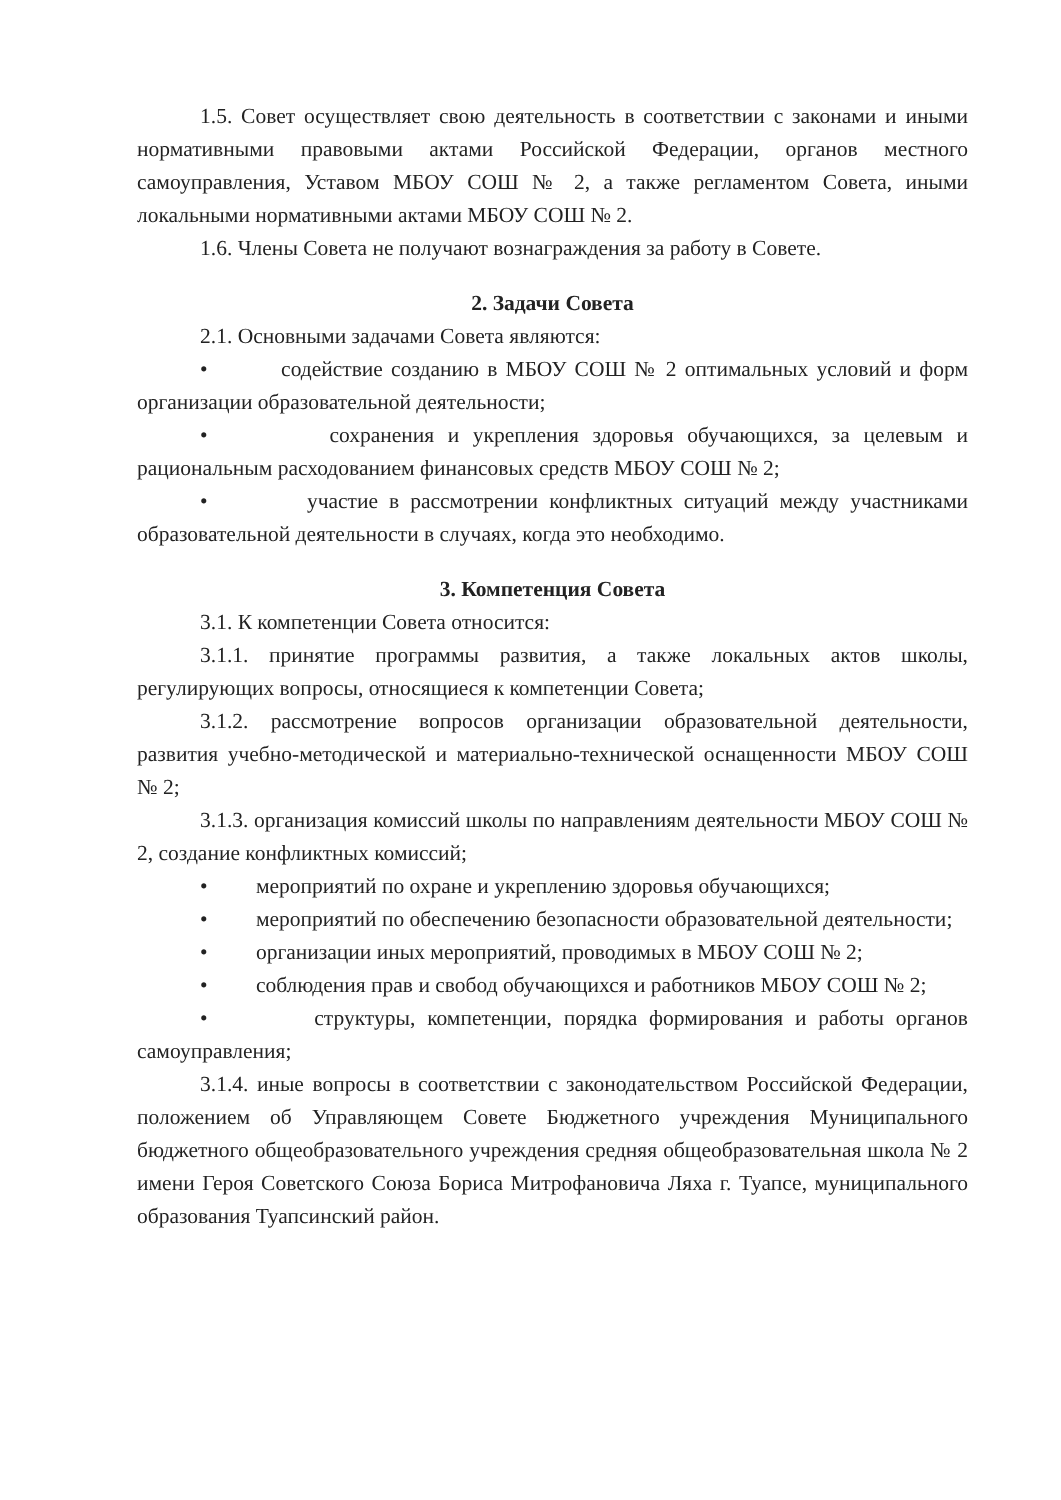1.5. Совет осуществляет свою деятельность в соответствии с законами и иными нормативными правовыми актами Российской Федерации, органов местного самоуправления, Уставом МБОУ СОШ № 2, а также регламентом Совета, иными локальными нормативными актами МБОУ СОШ № 2.
1.6. Члены Совета не получают вознаграждения за работу в Совете.
2. Задачи Совета
2.1. Основными задачами Совета являются:
• содействие созданию в МБОУ СОШ № 2 оптимальных условий и форм организации образовательной деятельности;
• сохранения и укрепления здоровья обучающихся, за целевым и рациональным расходованием финансовых средств МБОУ СОШ № 2;
• участие в рассмотрении конфликтных ситуаций между участниками образовательной деятельности в случаях, когда это необходимо.
3. Компетенция Совета
3.1. К компетенции Совета относится:
3.1.1. принятие программы развития, а также локальных актов школы, регулирующих вопросы, относящиеся к компетенции Совета;
3.1.2. рассмотрение вопросов организации образовательной деятельности, развития учебно-методической и материально-технической оснащенности МБОУ СОШ № 2;
3.1.3. организация комиссий школы по направлениям деятельности МБОУ СОШ № 2, создание конфликтных комиссий;
• мероприятий по охране и укреплению здоровья обучающихся;
• мероприятий по обеспечению безопасности образовательной деятельности;
• организации иных мероприятий, проводимых в МБОУ СОШ № 2;
• соблюдения прав и свобод обучающихся и работников МБОУ СОШ № 2;
• структуры, компетенции, порядка формирования и работы органов самоуправления;
3.1.4. иные вопросы в соответствии с законодательством Российской Федерации, положением об Управляющем Совете Бюджетного учреждения Муниципального бюджетного общеобразовательного учреждения средняя общеобразовательная школа № 2 имени Героя Советского Союза Бориса Митрофановича Ляха г. Туапсе, муниципального образования Туапсинский район.